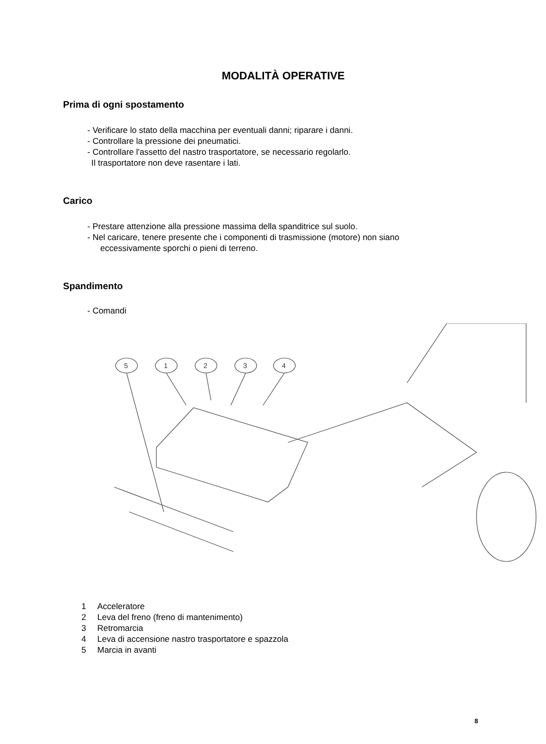MODALITÀ OPERATIVE
Prima di ogni spostamento
- Verificare lo stato della macchina per eventuali danni; riparare i danni.
- Controllare la pressione dei pneumatici.
- Controllare l'assetto del nastro trasportatore, se necessario regolarlo.
Il trasportatore non deve rasentare i lati.
Carico
- Prestare attenzione alla pressione massima della spanditrice sul suolo.
- Nel caricare, tenere presente che i componenti di trasmissione (motore) non siano
eccessivamente sporchi o pieni di terreno.
Spandimento
- Comandi
5
1
2
3
4
1 Acceleratore
2 Leva del freno (freno di mantenimento)
3 Retromarcia
4 Leva di accensione nastro trasportatore e spazzola
5 Marcia in avanti
8